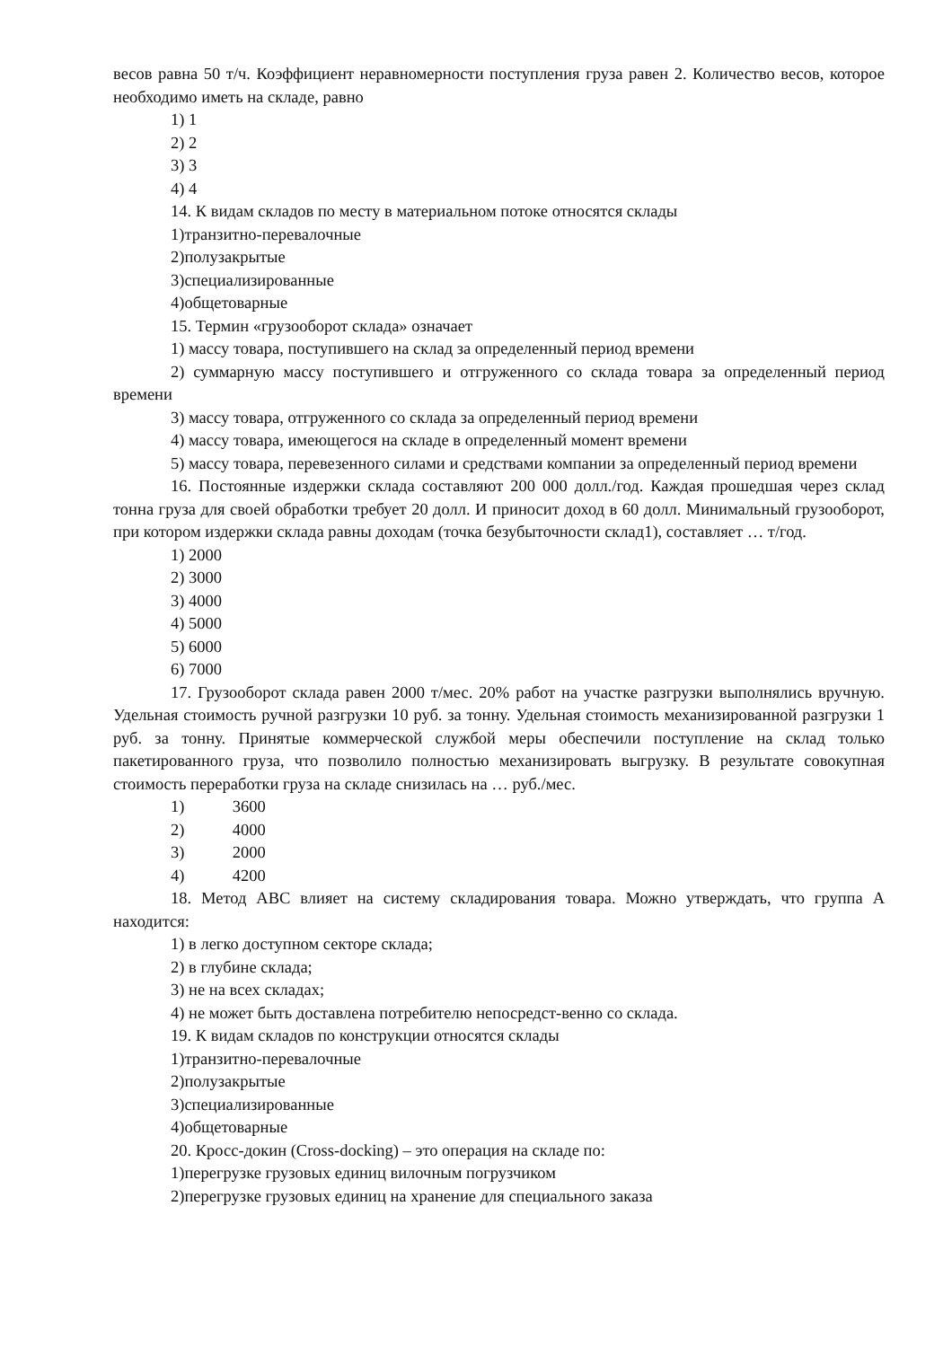весов равна 50 т/ч. Коэффициент неравномерности поступления груза равен 2. Количество весов, которое необходимо иметь на складе, равно
1) 1
2) 2
3) 3
4) 4
14. К видам складов по месту в материальном потоке относятся склады
1)транзитно-перевалочные
2)полузакрытые
3)специализированные
4)общетоварные
15. Термин «грузооборот склада» означает
1) массу товара, поступившего на склад за определенный период времени
2) суммарную массу поступившего и отгруженного со склада товара за определенный период времени
3) массу товара, отгруженного со склада за определенный период времени
4) массу товара, имеющегося на складе в определенный момент времени
5) массу товара, перевезенного силами и средствами компании за определенный период времени
16. Постоянные издержки склада составляют 200 000 долл./год. Каждая прошедшая через склад тонна груза для своей обработки требует 20 долл. И приносит доход в 60 долл. Минимальный грузооборот, при котором издержки склада равны доходам (точка безубыточности склад1), составляет … т/год.
1) 2000
2) 3000
3) 4000
4) 5000
5) 6000
6) 7000
17. Грузооборот склада равен 2000 т/мес. 20% работ на участке разгрузки выполнялись вручную. Удельная стоимость ручной разгрузки 10 руб. за тонну. Удельная стоимость механизированной разгрузки 1 руб. за тонну. Принятые коммерческой службой меры обеспечили поступление на склад только пакетированного груза, что позволило полностью механизировать выгрузку. В результате совокупная стоимость переработки груза на складе снизилась на … руб./мес.
1) 3600
2) 4000
3) 2000
4) 4200
18. Метод АВС влияет на систему складирования товара. Можно утверждать, что группа А находится:
1) в легко доступном секторе склада;
2) в глубине склада;
3) не на всех складах;
4) не может быть доставлена потребителю непосредст-венно со склада.
19. К видам складов по конструкции относятся склады
1)транзитно-перевалочные
2)полузакрытые
3)специализированные
4)общетоварные
20. Кросс-докин (Cross-docking) – это операция на складе по:
1)перегрузке грузовых единиц вилочным погрузчиком
2)перегрузке грузовых единиц на хранение для специального заказа